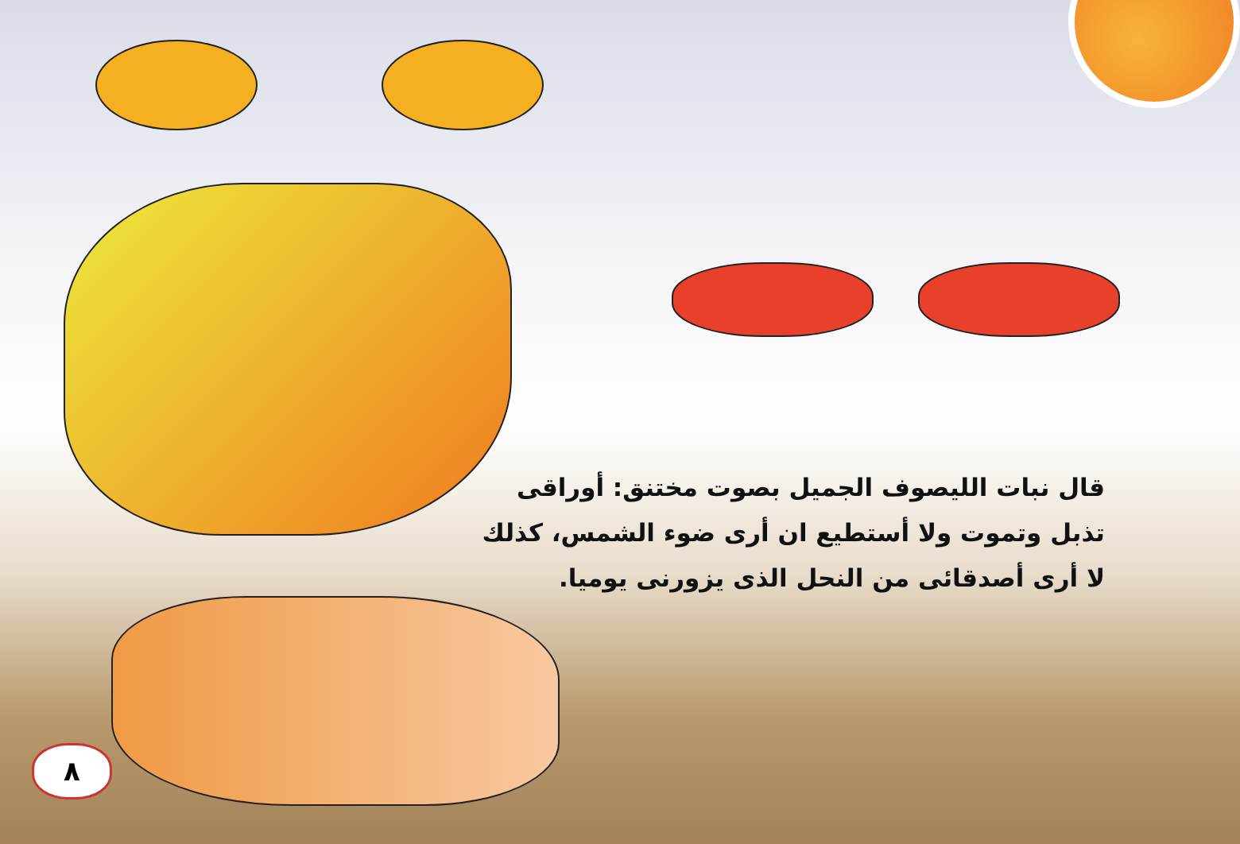قال نبات الليصوف الجميل بصوت مختنق: أوراقى
تذبل وتموت ولا أستطيع ان أرى ضوء الشمس، كذلك
لا أرى أصدقائى من النحل الذى يزورنى يوميا.
٨